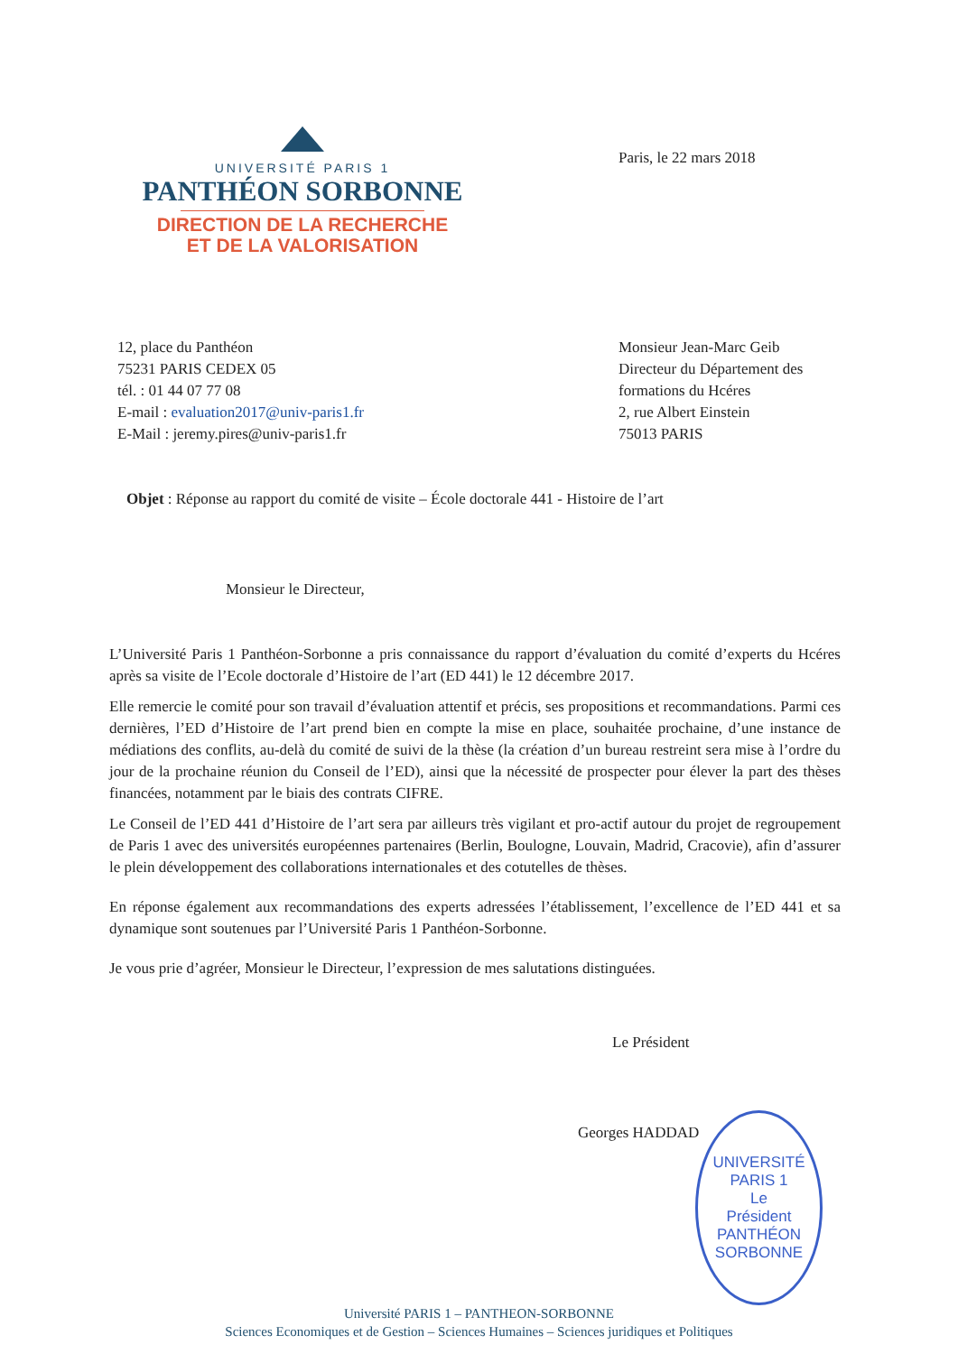UNIVERSITÉ PARIS 1
PANTHÉON SORBONNE
DIRECTION DE LA RECHERCHE
ET DE LA VALORISATION
Paris, le 22 mars 2018
12, place du Panthéon
75231 PARIS CEDEX 05
tél. : 01 44 07 77 08
E-mail : evaluation2017@univ-paris1.fr
E-Mail : jeremy.pires@univ-paris1.fr
Monsieur Jean-Marc Geib
Directeur du Département des
formations du Hcéres
2, rue Albert Einstein
75013 PARIS
Objet : Réponse au rapport du comité de visite – École doctorale 441 - Histoire de l’art
Monsieur le Directeur,
L’Université Paris 1 Panthéon-Sorbonne a pris connaissance du rapport d’évaluation du comité d’experts du Hcéres après sa visite de l’Ecole doctorale d’Histoire de l’art (ED 441) le 12 décembre 2017.
Elle remercie le comité pour son travail d’évaluation attentif et précis, ses propositions et recommandations. Parmi ces dernières, l’ED d’Histoire de l’art prend bien en compte la mise en place, souhaitée prochaine, d’une instance de médiations des conflits, au-delà du comité de suivi de la thèse (la création d’un bureau restreint sera mise à l’ordre du jour de la prochaine réunion du Conseil de l’ED), ainsi que la nécessité de prospecter pour élever la part des thèses financées, notamment par le biais des contrats CIFRE.
Le Conseil de l’ED 441 d’Histoire de l’art sera par ailleurs très vigilant et pro-actif autour du projet de regroupement de Paris 1 avec des universités européennes partenaires (Berlin, Boulogne, Louvain, Madrid, Cracovie), afin d’assurer le plein développement des collaborations internationales et des cotutelles de thèses.
En réponse également aux recommandations des experts adressées l’établissement, l’excellence de l’ED 441 et sa dynamique sont soutenues par l’Université Paris 1 Panthéon-Sorbonne.
Je vous prie d’agréer, Monsieur le Directeur, l’expression de mes salutations distinguées.
Le Président
Georges HADDAD
UNIVERSITÉ PARIS 1
Le
Président
PANTHÉON SORBONNE
Université PARIS 1 – PANTHEON-SORBONNE
Sciences Economiques et de Gestion – Sciences Humaines – Sciences juridiques et Politiques